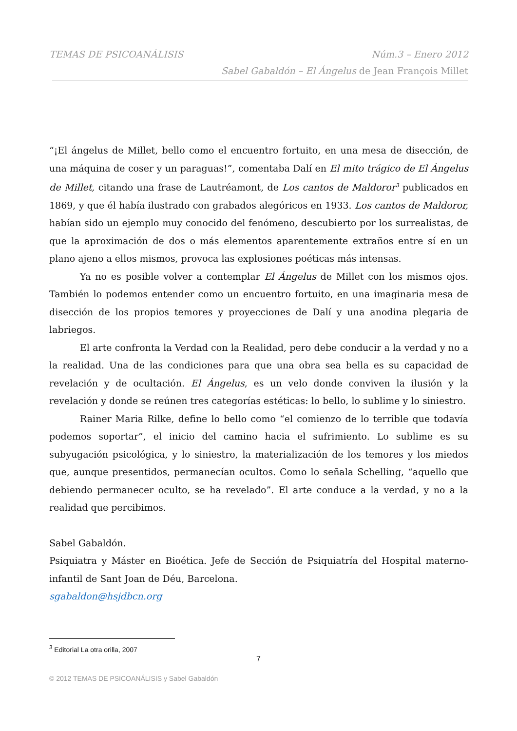TEMAS DE PSICOANÁLISIS Núm.3 – Enero 2012
Sabel Gabaldón – El Ángelus de Jean François Millet
“¡El ángelus de Millet, bello como el encuentro fortuito, en una mesa de disección, de una máquina de coser y un paraguas!”, comentaba Dalí en El mito trágico de El Ángelus de Millet, citando una frase de Lautréamont, de Los cantos de Maldoror<sup>3</sup> publicados en 1869, y que él había ilustrado con grabados alegóricos en 1933. Los cantos de Maldoror, habían sido un ejemplo muy conocido del fenómeno, descubierto por los surrealistas, de que la aproximación de dos o más elementos aparentemente extraños entre sí en un plano ajeno a ellos mismos, provoca las explosiones poéticas más intensas.
Ya no es posible volver a contemplar El Ángelus de Millet con los mismos ojos. También lo podemos entender como un encuentro fortuito, en una imaginaria mesa de disección de los propios temores y proyecciones de Dalí y una anodina plegaria de labriegos.
El arte confronta la Verdad con la Realidad, pero debe conducir a la verdad y no a la realidad. Una de las condiciones para que una obra sea bella es su capacidad de revelación y de ocultación. El Ángelus, es un velo donde conviven la ilusión y la revelación y donde se reúnen tres categorías estéticas: lo bello, lo sublime y lo siniestro.
Rainer Maria Rilke, define lo bello como “el comienzo de lo terrible que todavía podemos soportar”, el inicio del camino hacia el sufrimiento. Lo sublime es su subyugación psicológica, y lo siniestro, la materialización de los temores y los miedos que, aunque presentidos, permanecían ocultos. Como lo señala Schelling, “aquello que debiendo permanecer oculto, se ha revelado”. El arte conduce a la verdad, y no a la realidad que percibimos.
Sabel Gabaldón.
Psiquiatra y Máster en Bioética. Jefe de Sección de Psiquiatría del Hospital materno-infantil de Sant Joan de Déu, Barcelona.
sgabaldon@hsjdbcn.org
<sup>3</sup> Editorial La otra orilla, 2007
7
© 2012 TEMAS DE PSICOANÁLISIS y Sabel Gabaldón